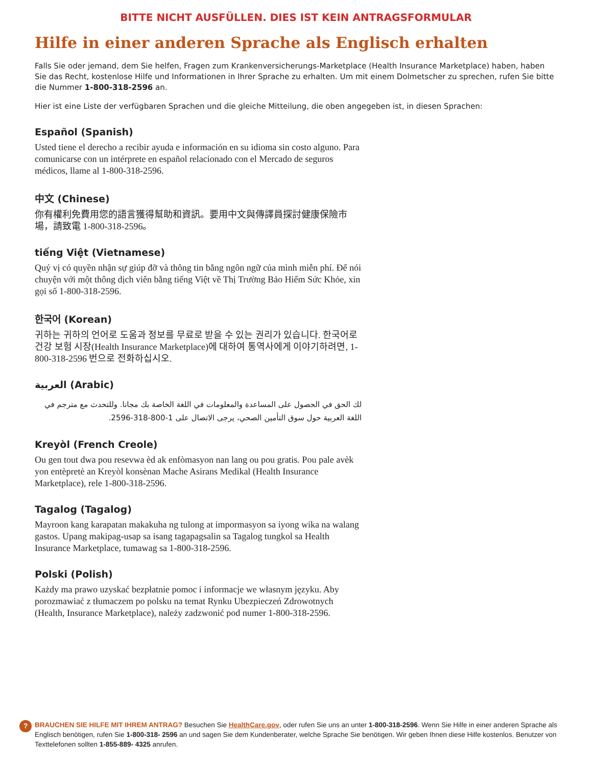BITTE NICHT AUSFÜLLEN. DIES IST KEIN ANTRAGSFORMULAR
Hilfe in einer anderen Sprache als Englisch erhalten
Falls Sie oder jemand, dem Sie helfen, Fragen zum Krankenversicherungs-Marketplace (Health Insurance Marketplace) haben, haben Sie das Recht, kostenlose Hilfe und Informationen in Ihrer Sprache zu erhalten. Um mit einem Dolmetscher zu sprechen, rufen Sie bitte die Nummer 1-800-318-2596 an.
Hier ist eine Liste der verfügbaren Sprachen und die gleiche Mitteilung, die oben angegeben ist, in diesen Sprachen:
Español (Spanish)
Usted tiene el derecho a recibir ayuda e información en su idioma sin costo alguno. Para comunicarse con un intérprete en español relacionado con el Mercado de seguros médicos, llame al 1-800-318-2596.
中文 (Chinese)
你有權利免費用您的語言獲得幫助和資訊。要用中文與傳譯員探討健康保險市場，請致電 1-800-318-2596。
tiếng Việt (Vietnamese)
Quý vị có quyền nhận sự giúp đỡ và thông tin bằng ngôn ngữ của mình miễn phí. Để nói chuyện với một thông dịch viên bằng tiếng Việt về Thị Trường Bảo Hiểm Sức Khỏe, xin gọi số 1-800-318-2596.
한국어 (Korean)
귀하는 귀하의 언어로 도움과 정보를 무료로 받을 수 있는 권리가 있습니다. 한국어로 건강 보험 시장(Health Insurance Marketplace)에 대하여 통역사에게 이야기하려면, 1-800-318-2596 번으로 전화하십시오.
العربية (Arabic)
لك الحق في الحصول على المساعدة والمعلومات في اللغة الخاصة بك مجانا. وللتحدث مع مترجم في اللغة العربية حول سوق التأمين الصحي، يرجى الاتصال على 1-800-318-2596.
Kreyòl (French Creole)
Ou gen tout dwa pou resevwa èd ak enfòmasyon nan lang ou pou gratis. Pou pale avèk yon entèpretè an Kreyòl konsènan Mache Asirans Medikal (Health Insurance Marketplace), rele 1-800-318-2596.
Tagalog (Tagalog)
Mayroon kang karapatan makakuha ng tulong at impormasyon sa iyong wika na walang gastos. Upang makipag-usap sa isang tagapagsalin sa Tagalog tungkol sa Health Insurance Marketplace, tumawag sa 1-800-318-2596.
Polski (Polish)
Każdy ma prawo uzyskać bezpłatnie pomoc i informacje we własnym języku. Aby porozmawiać z tłumaczem po polsku na temat Rynku Ubezpieczeń Zdrowotnych (Health, Insurance Marketplace), należy zadzwonić pod numer 1-800-318-2596.
?
BRAUCHEN SIE HILFE MIT IHREM ANTRAG? Besuchen Sie HealthCare.gov, oder rufen Sie uns an unter 1-800-318-2596. Wenn Sie Hilfe in einer anderen Sprache als Englisch benötigen, rufen Sie 1-800-318- 2596 an und sagen Sie dem Kundenberater, welche Sprache Sie benötigen. Wir geben Ihnen diese Hilfe kostenlos. Benutzer von Texttelefonen sollten 1-855-889- 4325 anrufen.